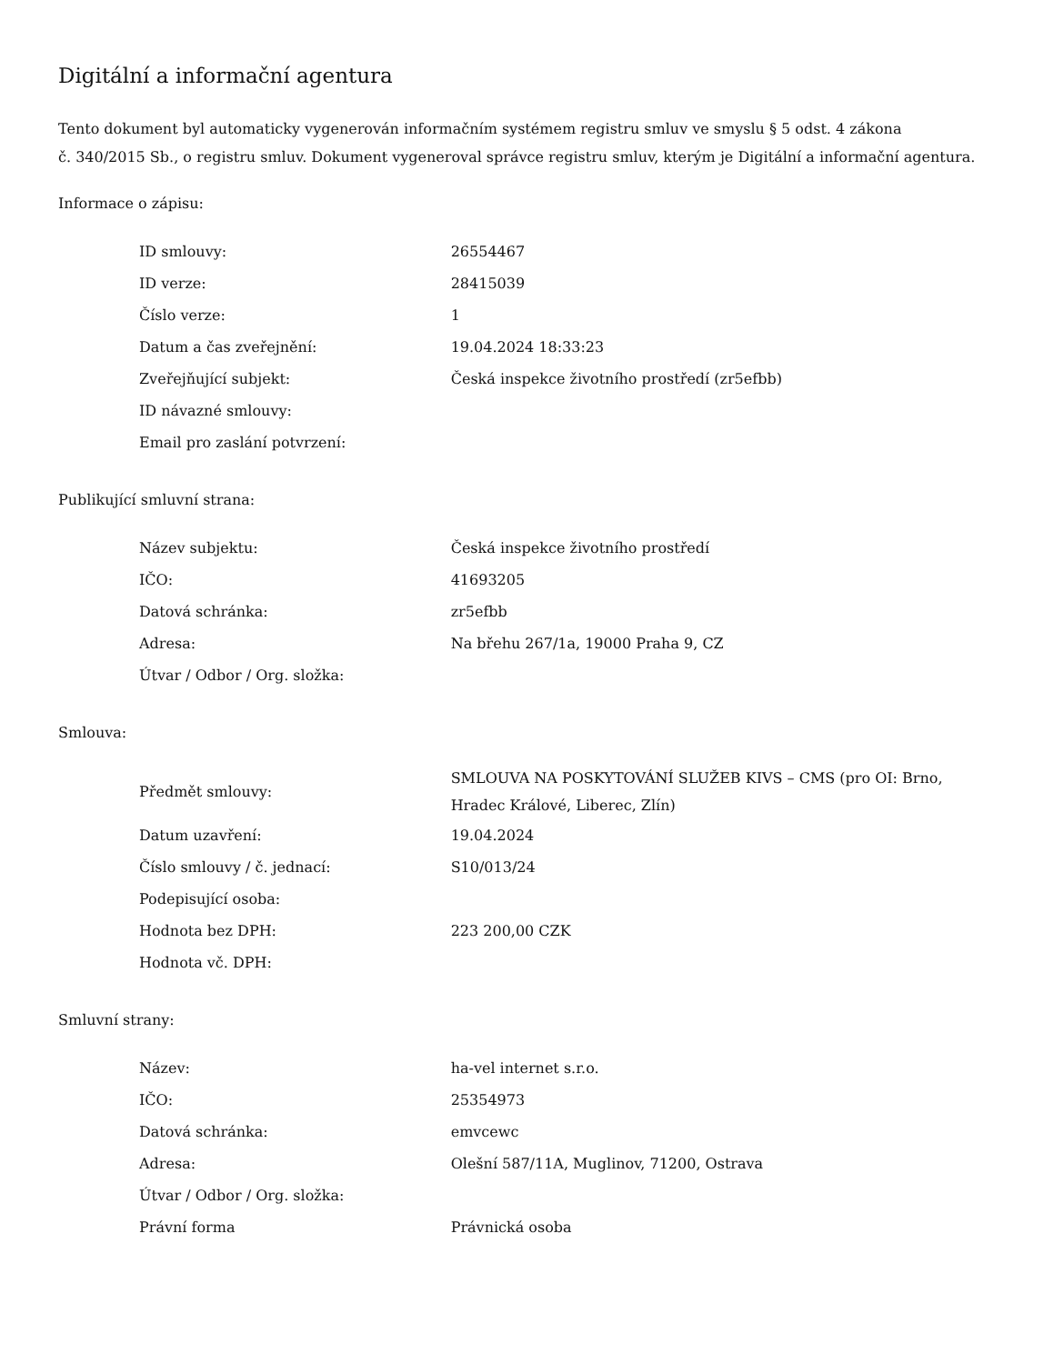Digitální a informační agentura
Tento dokument byl automaticky vygenerován informačním systémem registru smluv ve smyslu § 5 odst. 4 zákona
č. 340/2015 Sb., o registru smluv. Dokument vygeneroval správce registru smluv, kterým je Digitální a informační agentura.
Informace o zápisu:
| ID smlouvy: | 26554467 |
| ID verze: | 28415039 |
| Číslo verze: | 1 |
| Datum a čas zveřejnění: | 19.04.2024 18:33:23 |
| Zveřejňující subjekt: | Česká inspekce životního prostředí (zr5efbb) |
| ID návazné smlouvy: | |
| Email pro zaslání potvrzení: | |
Publikující smluvní strana:
| Název subjektu: | Česká inspekce životního prostředí |
| IČO: | 41693205 |
| Datová schránka: | zr5efbb |
| Adresa: | Na břehu 267/1a, 19000 Praha 9, CZ |
| Útvar / Odbor / Org. složka: | |
Smlouva:
| Předmět smlouvy: | SMLOUVA NA POSKYTOVÁNÍ SLUŽEB KIVS – CMS (pro OI: Brno, Hradec Králové, Liberec, Zlín) |
| Datum uzavření: | 19.04.2024 |
| Číslo smlouvy / č. jednací: | S10/013/24 |
| Podepisující osoba: | |
| Hodnota bez DPH: | 223 200,00 CZK |
| Hodnota vč. DPH: | |
Smluvní strany:
| Název: | ha-vel internet s.r.o. |
| IČO: | 25354973 |
| Datová schránka: | emvcewc |
| Adresa: | Olešní 587/11A, Muglinov, 71200, Ostrava |
| Útvar / Odbor / Org. složka: | |
| Právní forma | Právnická osoba |